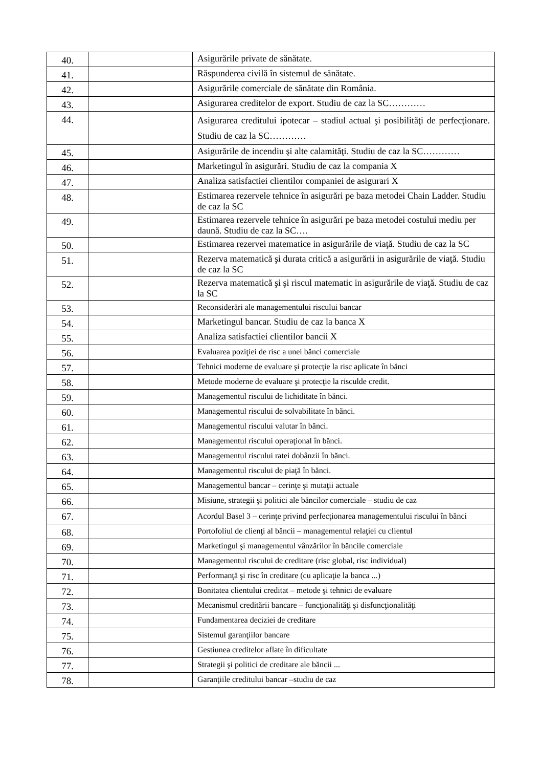| 40. | | Asigurările private de sănătate. |
| 41. | | Răspunderea civilă în sistemul de sănătate. |
| 42. | | Asigurările comerciale de sănătate din România. |
| 43. | | Asigurarea creditelor de export. Studiu de caz la SC………… |
| 44. | | Asigurarea creditului ipotecar – stadiul actual şi posibilităţi de perfecţionare. Studiu de caz la SC………… |
| 45. | | Asigurările de incendiu şi alte calamităţi. Studiu de caz la SC………… |
| 46. | | Marketingul în asigurări. Studiu de caz la compania X |
| 47. | | Analiza satisfactiei clientilor companiei de asigurari X |
| 48. | | Estimarea rezervele tehnice în asigurări pe baza metodei Chain Ladder. Studiu de caz la SC |
| 49. | | Estimarea rezervele tehnice în asigurări pe baza metodei costului mediu per daună. Studiu de caz la SC…. |
| 50. | | Estimarea rezervei matematice in asigurările de viaţă. Studiu de caz la SC |
| 51. | | Rezerva matematică şi durata critică a asigurării in asigurările de viaţă. Studiu de caz la SC |
| 52. | | Rezerva matematică şi şi riscul matematic in asigurările de viaţă. Studiu de caz la SC |
| 53. | | Reconsiderări ale managementului riscului bancar |
| 54. | | Marketingul bancar. Studiu de caz la banca X |
| 55. | | Analiza satisfactiei clientilor bancii X |
| 56. | | Evaluarea poziţiei de risc a unei bănci comerciale |
| 57. | | Tehnici moderne de evaluare şi protecţie la risc aplicate în bănci |
| 58. | | Metode moderne de evaluare şi protecţie la risculde credit. |
| 59. | | Managementul riscului de lichiditate în bănci. |
| 60. | | Managementul riscului de solvabilitate în bănci. |
| 61. | | Managementul riscului valutar în bănci. |
| 62. | | Managementul riscului operaţional în bănci. |
| 63. | | Managementul riscului ratei dobânzii în bănci. |
| 64. | | Managementul riscului de piaţă în bănci. |
| 65. | | Managementul bancar – cerinţe şi mutaţii actuale |
| 66. | | Misiune, strategii şi politici ale băncilor comerciale – studiu de caz |
| 67. | | Acordul Basel 3 – cerinţe privind perfecţionarea managementului riscului în bănci |
| 68. | | Portofoliul de clienţi al băncii – managementul relaţiei cu clientul |
| 69. | | Marketingul şi managementul vânzărilor în băncile comerciale |
| 70. | | Managementul riscului de creditare (risc global, risc individual) |
| 71. | | Performanţă şi risc în creditare (cu aplicaţie la banca ...) |
| 72. | | Bonitatea clientului creditat – metode şi tehnici de evaluare |
| 73. | | Mecanismul creditării bancare – funcţionalităţi şi disfuncţionalităţi |
| 74. | | Fundamentarea deciziei de creditare |
| 75. | | Sistemul garanţiilor bancare |
| 76. | | Gestiunea creditelor aflate în dificultate |
| 77. | | Strategii şi politici de creditare ale băncii ... |
| 78. | | Garanţiile creditului bancar –studiu de caz |